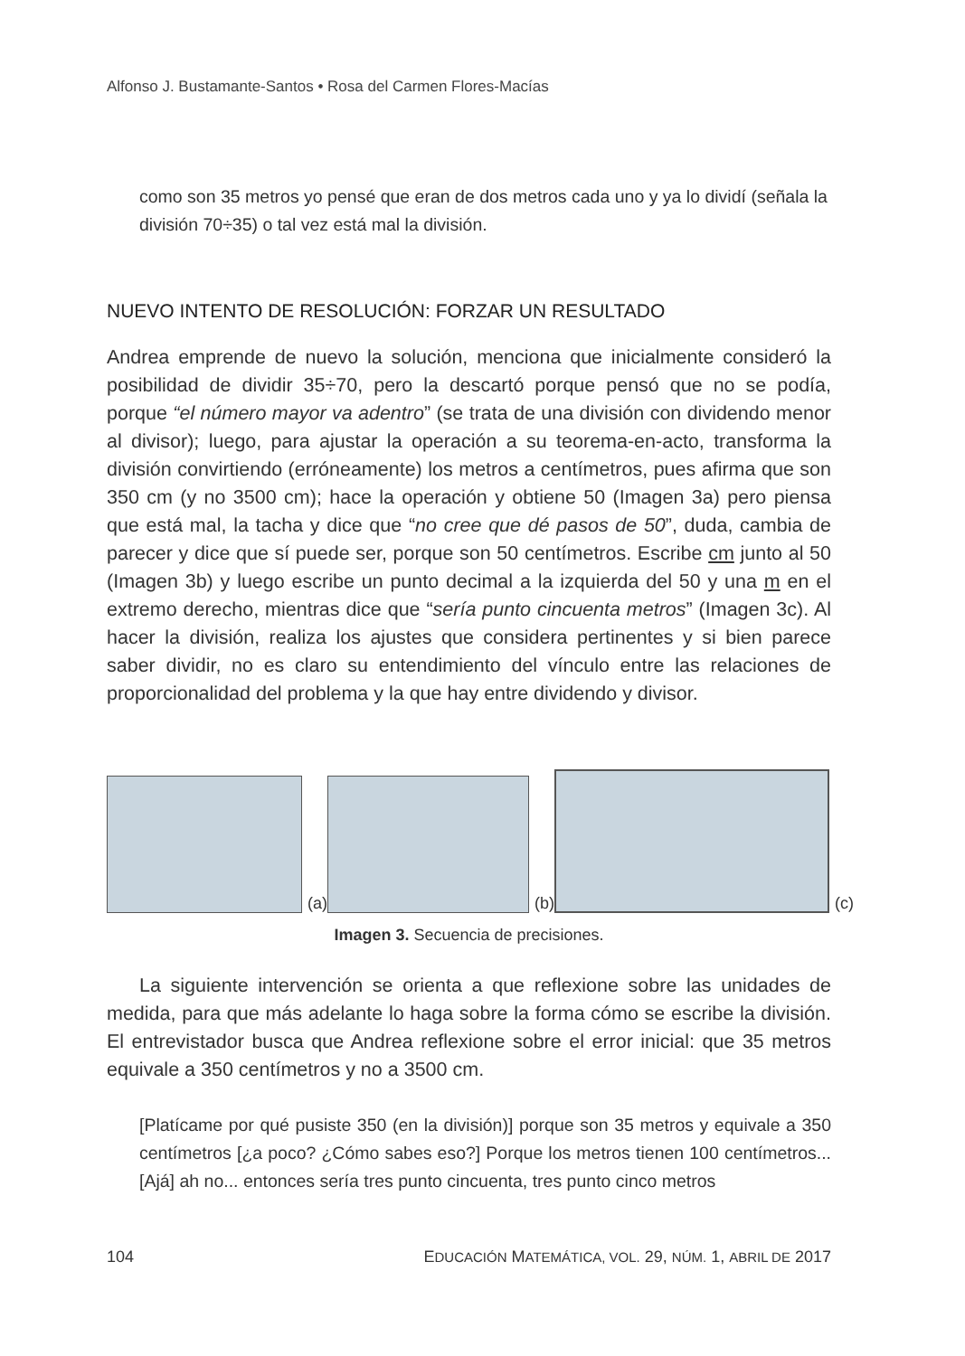Alfonso J. Bustamante-Santos • Rosa del Carmen Flores-Macías
como son 35 metros yo pensé que eran de dos metros cada uno y ya lo dividí (señala la división 70÷35) o tal vez está mal la división.
NUEVO INTENTO DE RESOLUCIÓN: FORZAR UN RESULTADO
Andrea emprende de nuevo la solución, menciona que inicialmente consideró la posibilidad de dividir 35÷70, pero la descartó porque pensó que no se podía, porque “el número mayor va adentro” (se trata de una división con dividendo menor al divisor); luego, para ajustar la operación a su teorema-en-acto, transforma la división convirtiendo (erróneamente) los metros a centímetros, pues afirma que son 350 cm (y no 3500 cm); hace la operación y obtiene 50 (Imagen 3a) pero piensa que está mal, la tacha y dice que “no cree que dé pasos de 50”, duda, cambia de parecer y dice que sí puede ser, porque son 50 centímetros. Escribe cm junto al 50 (Imagen 3b) y luego escribe un punto decimal a la izquierda del 50 y una m en el extremo derecho, mientras dice que “sería punto cincuenta metros” (Imagen 3c). Al hacer la división, realiza los ajustes que considera pertinentes y si bien parece saber dividir, no es claro su entendimiento del vínculo entre las relaciones de proporcionalidad del problema y la que hay entre dividendo y divisor.
(a)
(b)
(c)
Imagen 3. Secuencia de precisiones.
La siguiente intervención se orienta a que reflexione sobre las unidades de medida, para que más adelante lo haga sobre la forma cómo se escribe la división. El entrevistador busca que Andrea reflexione sobre el error inicial: que 35 metros equivale a 350 centímetros y no a 3500 cm.
[Platícame por qué pusiste 350 (en la división)] porque son 35 metros y equivale a 350 centímetros [¿a poco? ¿Cómo sabes eso?] Porque los metros tienen 100 centímetros... [Ajá] ah no... entonces sería tres punto cincuenta, tres punto cinco metros
104 EDUCACIÓN MATEMÁTICA, VOL. 29, NÚM. 1, ABRIL DE 2017